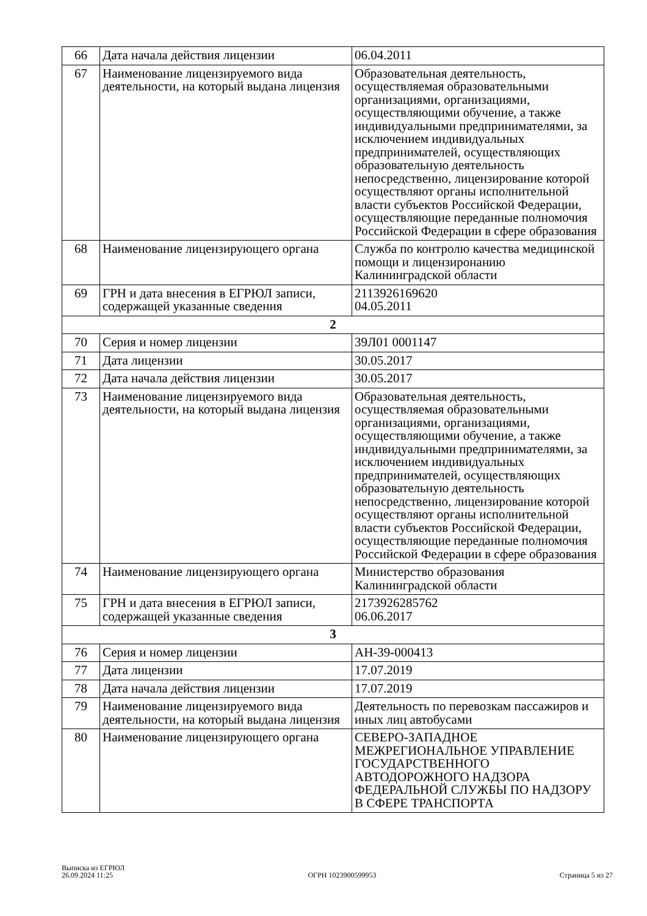| 66 | Дата начала действия лицензии | 06.04.2011 |
| 67 | Наименование лицензируемого вида деятельности, на который выдана лицензия | Образовательная деятельность, осуществляемая образовательными организациями, организациями, осуществляющими обучение, а также индивидуальными предпринимателями, за исключением индивидуальных предпринимателей, осуществляющих образовательную деятельность непосредственно, лицензирование которой осуществляют органы исполнительной власти субъектов Российской Федерации, осуществляющие переданные полномочия Российской Федерации в сфере образования |
| 68 | Наименование лицензирующего органа | Служба по контролю качества медицинской помощи и лицензиронанию Калининградской области |
| 69 | ГРН и дата внесения в ЕГРЮЛ записи, содержащей указанные сведения | 2113926169620 04.05.2011 |
| 2 | | |
| 70 | Серия и номер лицензии | 39Л01 0001147 |
| 71 | Дата лицензии | 30.05.2017 |
| 72 | Дата начала действия лицензии | 30.05.2017 |
| 73 | Наименование лицензируемого вида деятельности, на который выдана лицензия | Образовательная деятельность, осуществляемая образовательными организациями, организациями, осуществляющими обучение, а также индивидуальными предпринимателями, за исключением индивидуальных предпринимателей, осуществляющих образовательную деятельность непосредственно, лицензирование которой осуществляют органы исполнительной власти субъектов Российской Федерации, осуществляющие переданные полномочия Российской Федерации в сфере образования |
| 74 | Наименование лицензирующего органа | Министерство образования Калининградской области |
| 75 | ГРН и дата внесения в ЕГРЮЛ записи, содержащей указанные сведения | 2173926285762 06.06.2017 |
| 3 | | |
| 76 | Серия и номер лицензии | АН-39-000413 |
| 77 | Дата лицензии | 17.07.2019 |
| 78 | Дата начала действия лицензии | 17.07.2019 |
| 79 | Наименование лицензируемого вида деятельности, на который выдана лицензия | Деятельность по перевозкам пассажиров и иных лиц автобусами |
| 80 | Наименование лицензирующего органа | СЕВЕРО-ЗАПАДНОЕ МЕЖРЕГИОНАЛЬНОЕ УПРАВЛЕНИЕ ГОСУДАРСТВЕННОГО АВТОДОРОЖНОГО НАДЗОРА ФЕДЕРАЛЬНОЙ СЛУЖБЫ ПО НАДЗОРУ В СФЕРЕ ТРАНСПОРТА |
Выписка из ЕГРЮЛ
26.09.2024 11:25
ОГРН 1023900599953
Страница 5 из 27